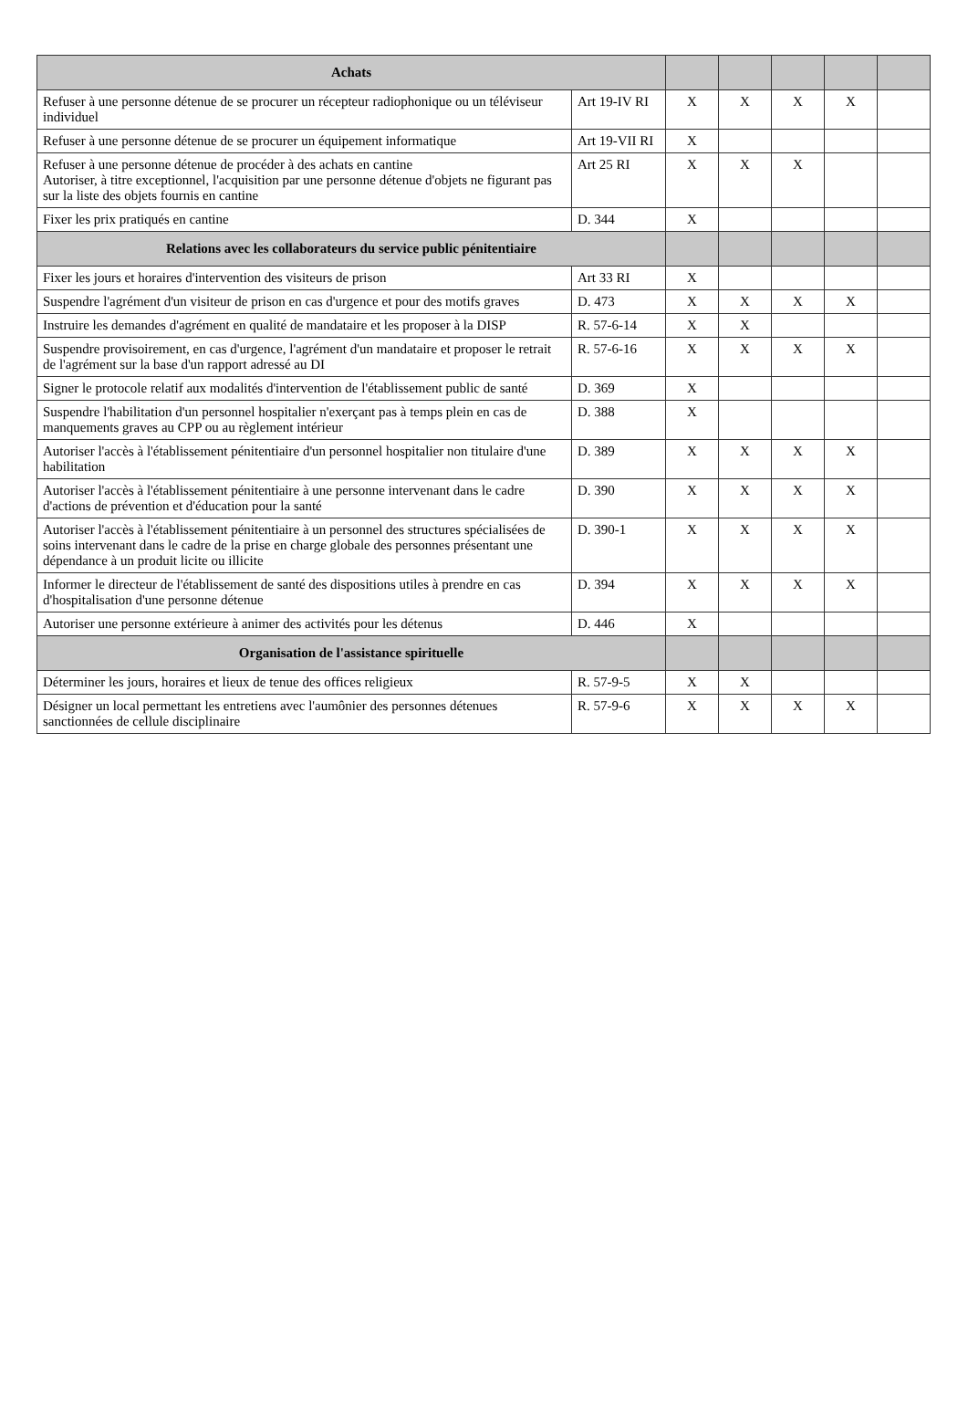| Achats | | | | | | |
| --- | --- | --- | --- | --- | --- | --- |
| Refuser à une personne détenue de se procurer un récepteur radiophonique ou un téléviseur individuel | Art 19-IV RI | X | X | X | X | |
| Refuser à une personne détenue de se procurer un équipement informatique | Art 19-VII RI | X | | | | |
| Refuser à une personne détenue de procéder à des achats en cantine Autoriser, à titre exceptionnel, l'acquisition par une personne détenue d'objets ne figurant pas sur la liste des objets fournis en cantine | Art 25 RI | X | X | X | | |
| Fixer les prix pratiqués en cantine | D. 344 | X | | | | |
| Relations avec les collaborateurs du service public pénitentiaire | | | | | | |
| Fixer les jours et horaires d'intervention des visiteurs de prison | Art 33 RI | X | | | | |
| Suspendre l'agrément d'un visiteur de prison en cas d'urgence et pour des motifs graves | D. 473 | X | X | X | X | |
| Instruire les demandes d'agrément en qualité de mandataire et les proposer à la DISP | R. 57-6-14 | X | X | | | |
| Suspendre provisoirement, en cas d'urgence, l'agrément d'un mandataire et proposer le retrait de l'agrément sur la base d'un rapport adressé au DI | R. 57-6-16 | X | X | X | X | |
| Signer le protocole relatif aux modalités d'intervention de l'établissement public de santé | D. 369 | X | | | | |
| Suspendre l'habilitation d'un personnel hospitalier n'exerçant pas à temps plein en cas de manquements graves au CPP ou au règlement intérieur | D. 388 | X | | | | |
| Autoriser l'accès à l'établissement pénitentiaire d'un personnel hospitalier non titulaire d'une habilitation | D. 389 | X | X | X | X | |
| Autoriser l'accès à l'établissement pénitentiaire à une personne intervenant dans le cadre d'actions de prévention et d'éducation pour la santé | D. 390 | X | X | X | X | |
| Autoriser l'accès à l'établissement pénitentiaire à un personnel des structures spécialisées de soins intervenant dans le cadre de la prise en charge globale des personnes présentant une dépendance à un produit licite ou illicite | D. 390-1 | X | X | X | X | |
| Informer le directeur de l'établissement de santé des dispositions utiles à prendre en cas d'hospitalisation d'une personne détenue | D. 394 | X | X | X | X | |
| Autoriser une personne extérieure à animer des activités pour les détenus | D. 446 | X | | | | |
| Organisation de l'assistance spirituelle | | | | | | |
| Déterminer les jours, horaires et lieux de tenue des offices religieux | R. 57-9-5 | X | X | | | |
| Désigner un local permettant les entretiens avec l'aumônier des personnes détenues sanctionnées de cellule disciplinaire | R. 57-9-6 | X | X | X | X | |